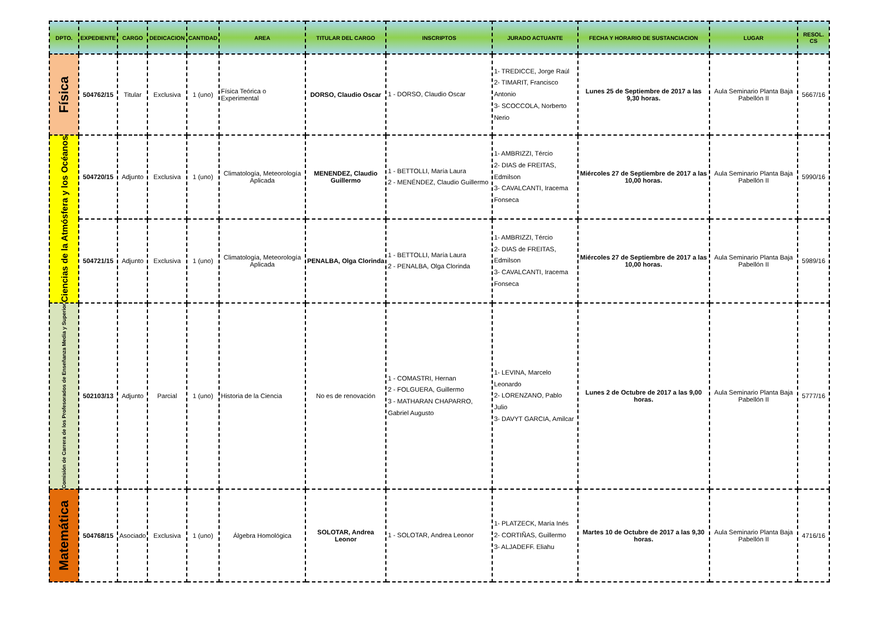| DPTO. | EXPEDIENTE | CARGO | DEDICACION | CANTIDAD | AREA | TITULAR DEL CARGO | INSCRIPTOS | JURADO ACTUANTE | FECHA Y HORARIO DE SUSTANCIACION | LUGAR | RESOL. CS |
| --- | --- | --- | --- | --- | --- | --- | --- | --- | --- | --- | --- |
| Física | 504762/15 | Titular | Exclusiva | 1 (uno) | Física Teórica o Experimental | DORSO, Claudio Oscar | 1 - DORSO, Claudio Oscar | 1- TREDICCE, Jorge Raúl 2- TIMARIT, Francisco Antonio 3- SCOCCOLA, Norberto Nerio | Lunes 25 de Septiembre de 2017 a las 9,30 horas. | Aula Seminario Planta Baja Pabellón II | 5667/16 |
| Ciencias de la Atmósfera y los Océanos | 504720/15 | Adjunto | Exclusiva | 1 (uno) | Climatología, Meteorología Aplicada | MENENDEZ, Claudio Guillermo | 1 - BETTOLLI, María Laura 2 - MENÉNDEZ, Claudio Guillermo | 1- AMBRIZZI, Tércio 2- DIAS de FREITAS, Edmilson 3- CAVALCANTI, Iracema Fonseca | Miércoles 27 de Septiembre de 2017 a las 10,00 horas. | Aula Seminario Planta Baja Pabellón II | 5990/16 |
| | 504721/15 | Adjunto | Exclusiva | 1 (uno) | Climatología, Meteorología Aplicada | PENALBA, Olga Clorinda | 1 - BETTOLLI, María Laura 2 - PENALBA, Olga Clorinda | 1- AMBRIZZI, Tércio 2- DIAS de FREITAS, Edmilson 3- CAVALCANTI, Iracema Fonseca | Miércoles 27 de Septiembre de 2017 a las 10,00 horas. | Aula Seminario Planta Baja Pabellón II | 5989/16 |
| Comisión de Carrera de los Profesorados de Enseñanza Media y Superior | 502103/13 | Adjunto | Parcial | 1 (uno) | Historia de la Ciencia | No es de renovación | 1 - COMASTRI, Hernan 2 - FOLGUERA, Guillermo 3 - MATHARAN CHAPARRO, Gabriel Augusto | 1- LEVINA, Marcelo Leonardo 2- LORENZANO, Pablo Julio 3- DAVYT GARCIA, Amilcar | Lunes 2 de Octubre de 2017 a las 9,00 horas. | Aula Seminario Planta Baja Pabellón II | 5777/16 |
| Matemática | 504768/15 | Asociado | Exclusiva | 1 (uno) | Álgebra Homológica | SOLOTAR, Andrea Leonor | 1 - SOLOTAR, Andrea Leonor | 1- PLATZECK, María Inés 2- CORTIÑAS, Guillermo 3- ALJADEFF. Eliahu | Martes 10 de Octubre de 2017 a las 9,30 horas. | Aula Seminario Planta Baja Pabellón II | 4716/16 |